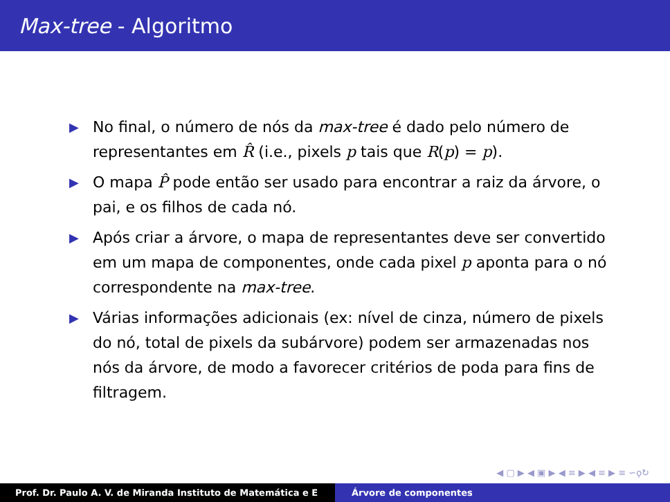Max-tree - Algoritmo
▶ No final, o número de nós da max-tree é dado pelo número de representantes em R̂ (i.e., pixels p tais que R(p) = p).
▶ O mapa P̂ pode então ser usado para encontrar a raiz da árvore, o pai, e os filhos de cada nó.
▶ Após criar a árvore, o mapa de representantes deve ser convertido em um mapa de componentes, onde cada pixel p aponta para o nó correspondente na max-tree.
▶ Várias informações adicionais (ex: nível de cinza, número de pixels do nó, total de pixels da subárvore) podem ser armazenadas nos nós da árvore, de modo a favorecer critérios de poda para fins de filtragem.
◀ ▢ ▶ ◀ ▣ ▶ ◀ ≡ ▶ ◀ ≡ ▶ ≡ ∽ǫ↻
Prof. Dr. Paulo A. V. de Miranda Instituto de Matemática e E Árvore de componentes